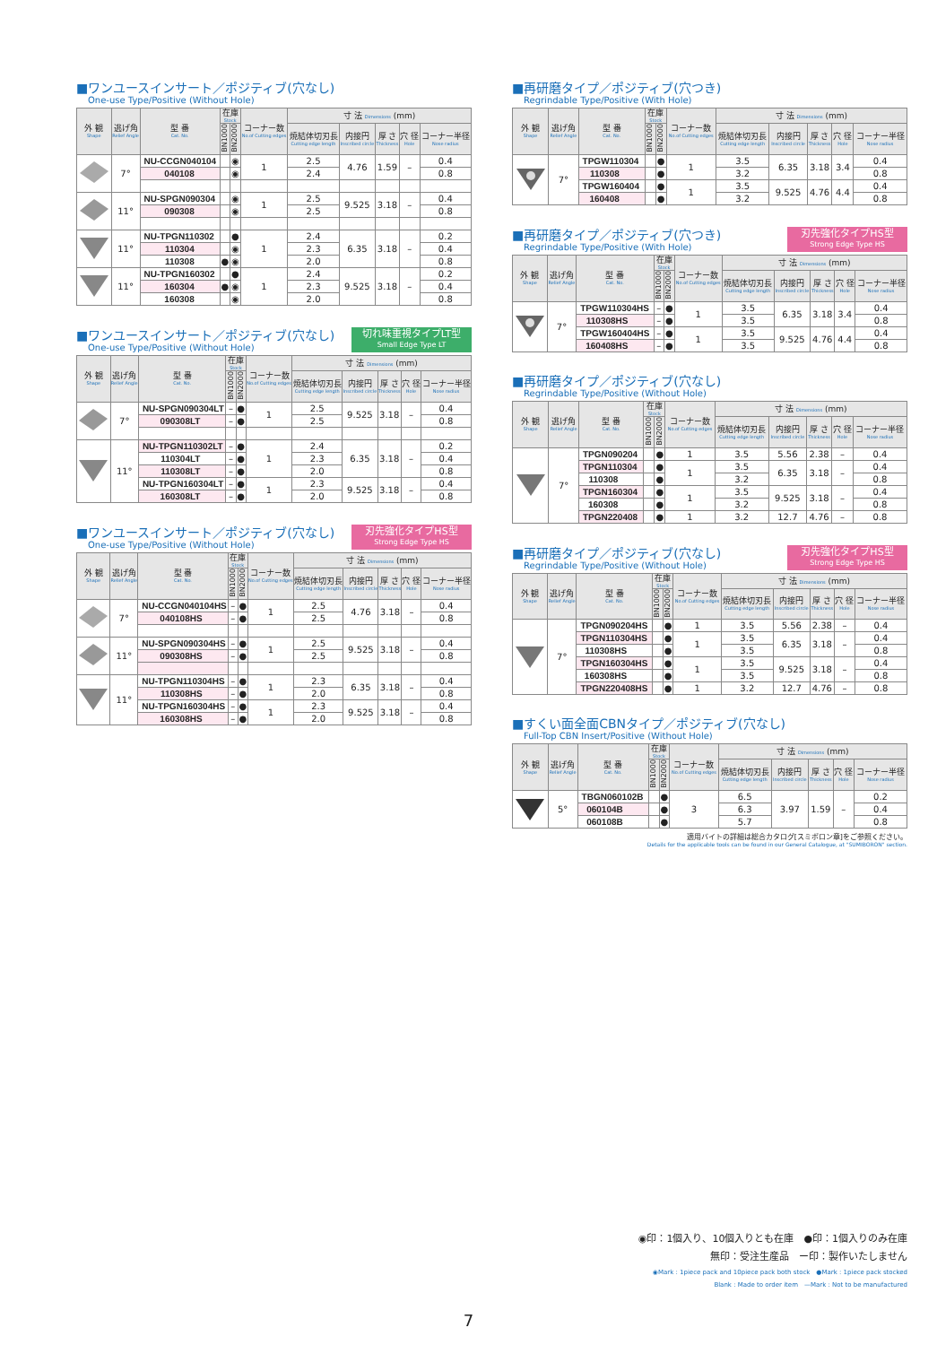■ワンユースインサート／ポジティブ(穴なし)
One-use Type/Positive (Without Hole)
| 外 観 Shape | 逃げ角 Relief Angle | 型 番 Cat. No. | 在庫 Stock | | コーナー数 No.of Cutting edges | 寸 法 Dimensions (mm) | | | | |
| --- | --- | --- | --- | --- | --- | --- | --- | --- | --- | --- |
| | | | BN1000 | BN2000 | | 焼結体切刃長 Cutting edge length | 内接円 Inscribed circle | 厚 さ Thickness | 穴 径 Hole | コーナー半径 Nose radius |
| | 7° | NU-CCGN040104 | | ◉ | 1 | 2.5 | 4.76 | 1.59 | – | 0.4 |
| | | 040108 | | ◉ | | 2.4 | | | | 0.8 |
| | 11° | NU-SPGN090304 | | ◉ | 1 | 2.5 | 9.525 | 3.18 | – | 0.4 |
| | | 090308 | | ◉ | | 2.5 | | | | 0.8 |
| | 11° | NU-TPGN110302 | | ● | 1 | 2.4 | 6.35 | 3.18 | – | 0.2 |
| | | 110304 | | ◉ | | 2.3 | | | | 0.4 |
| | | 110308 | ● | ◉ | | 2.0 | | | | 0.8 |
| | 11° | NU-TPGN160302 | | ● | 1 | 2.4 | 9.525 | 3.18 | – | 0.2 |
| | | 160304 | ● | ◉ | | 2.3 | | | | 0.4 |
| | | 160308 | | ◉ | | 2.0 | | | | 0.8 |
■ワンユースインサート／ポジティブ(穴なし)
One-use Type/Positive (Without Hole)
切れ味重視タイプLT型
Small Edge Type LT
| 外 観 Shape | 逃げ角 Relief Angle | 型 番 Cat. No. | 在庫 Stock | | コーナー数 No.of Cutting edges | 寸 法 Dimensions (mm) | | | | |
| --- | --- | --- | --- | --- | --- | --- | --- | --- | --- | --- |
| | | | BN1000 | BN2000 | | 焼結体切刃長 Cutting edge length | 内接円 Inscribed circle | 厚 さ Thickness | 穴 径 Hole | コーナー半径 Nose radius |
| | 7° | NU-SPGN090304LT | – | ● | 1 | 2.5 | 9.525 | 3.18 | – | 0.4 |
| | | 090308LT | – | ● | | 2.5 | | | | 0.8 |
| | 11° | NU-TPGN110302LT | – | ● | 1 | 2.4 | 6.35 | 3.18 | – | 0.2 |
| | | 110304LT | – | ● | | 2.3 | | | | 0.4 |
| | | 110308LT | – | ● | | 2.0 | | | | 0.8 |
| | | NU-TPGN160304LT | – | ● | 1 | 2.3 | 9.525 | 3.18 | – | 0.4 |
| | | 160308LT | – | ● | | 2.0 | | | | 0.8 |
■ワンユースインサート／ポジティブ(穴なし)
One-use Type/Positive (Without Hole)
刃先強化タイプHS型
Strong Edge Type HS
| 外 観 Shape | 逃げ角 Relief Angle | 型 番 Cat. No. | 在庫 Stock | | コーナー数 No.of Cutting edges | 寸 法 Dimensions (mm) | | | | |
| --- | --- | --- | --- | --- | --- | --- | --- | --- | --- | --- |
| | | | BN1000 | BN2000 | | 焼結体切刃長 Cutting edge length | 内接円 Inscribed circle | 厚 さ Thickness | 穴 径 Hole | コーナー半径 Nose radius |
| | 7° | NU-CCGN040104HS | – | ● | 1 | 2.5 | 4.76 | 3.18 | – | 0.4 |
| | | 040108HS | – | ● | | 2.5 | | | | 0.8 |
| | 11° | NU-SPGN090304HS | – | ● | 1 | 2.5 | 9.525 | 3.18 | – | 0.4 |
| | | 090308HS | – | ● | | 2.5 | | | | 0.8 |
| | 11° | NU-TPGN110304HS | – | ● | 1 | 2.3 | 6.35 | 3.18 | – | 0.4 |
| | | 110308HS | – | ● | | 2.0 | | | | 0.8 |
| | | NU-TPGN160304HS | – | ● | 1 | 2.3 | 9.525 | 3.18 | – | 0.4 |
| | | 160308HS | – | ● | | 2.0 | | | | 0.8 |
■再研磨タイプ／ポジティブ(穴つき)
Regrindable Type/Positive (With Hole)
| 外 観 Shape | 逃げ角 Relief Angle | 型 番 Cat. No. | 在庫 Stock | | コーナー数 No.of Cutting edges | 寸 法 Dimensions (mm) | | | | |
| --- | --- | --- | --- | --- | --- | --- | --- | --- | --- | --- |
| | | | BN1000 | BN2000 | | 焼結体切刃長 Cutting edge length | 内接円 Inscribed circle | 厚 さ Thickness | 穴 径 Hole | コーナー半径 Nose radius |
| | 7° | TPGW110304 | | ● | 1 | 3.5 | 6.35 | 3.18 | 3.4 | 0.4 |
| | | 110308 | | ● | | 3.2 | | | | 0.8 |
| | | TPGW160404 | | ● | 1 | 3.5 | 9.525 | 4.76 | 4.4 | 0.4 |
| | | 160408 | | ● | | 3.2 | | | | 0.8 |
■再研磨タイプ／ポジティブ(穴つき)
Regrindable Type/Positive (With Hole)
刃先強化タイプHS型
Strong Edge Type HS
| 外 観 Shape | 逃げ角 Relief Angle | 型 番 Cat. No. | 在庫 Stock | | コーナー数 No.of Cutting edges | 寸 法 Dimensions (mm) | | | | |
| --- | --- | --- | --- | --- | --- | --- | --- | --- | --- | --- |
| | | | BN1000 | BN2000 | | 焼結体切刃長 Cutting edge length | 内接円 Inscribed circle | 厚 さ Thickness | 穴 径 Hole | コーナー半径 Nose radius |
| | 7° | TPGW110304HS | – | ● | 1 | 3.5 | 6.35 | 3.18 | 3.4 | 0.4 |
| | | 110308HS | – | ● | | 3.5 | | | | 0.8 |
| | | TPGW160404HS | – | ● | 1 | 3.5 | 9.525 | 4.76 | 4.4 | 0.4 |
| | | 160408HS | – | ● | | 3.5 | | | | 0.8 |
■再研磨タイプ／ポジティブ(穴なし)
Regrindable Type/Positive (Without Hole)
| 外 観 Shape | 逃げ角 Relief Angle | 型 番 Cat. No. | 在庫 Stock | | コーナー数 No.of Cutting edges | 寸 法 Dimensions (mm) | | | | |
| --- | --- | --- | --- | --- | --- | --- | --- | --- | --- | --- |
| | | | BN1000 | BN2000 | | 焼結体切刃長 Cutting edge length | 内接円 Inscribed circle | 厚 さ Thickness | 穴 径 Hole | コーナー半径 Nose radius |
| | 7° | TPGN090204 | | ● | 1 | 3.5 | 5.56 | 2.38 | – | 0.4 |
| | | TPGN110304 | | ● | 1 | 3.5 | 6.35 | 3.18 | – | 0.4 |
| | | 110308 | | ● | | 3.2 | | | | 0.8 |
| | | TPGN160304 | | ● | 1 | 3.5 | 9.525 | 3.18 | – | 0.4 |
| | | 160308 | | ● | | 3.2 | | | | 0.8 |
| | | TPGN220408 | | ● | 1 | 3.2 | 12.7 | 4.76 | – | 0.8 |
■再研磨タイプ／ポジティブ(穴なし)
Regrindable Type/Positive (Without Hole)
刃先強化タイプHS型
Strong Edge Type HS
| 外 観 Shape | 逃げ角 Relief Angle | 型 番 Cat. No. | 在庫 Stock | | コーナー数 No.of Cutting edges | 寸 法 Dimensions (mm) | | | | |
| --- | --- | --- | --- | --- | --- | --- | --- | --- | --- | --- |
| | | | BN1000 | BN2000 | | 焼結体切刃長 Cutting edge length | 内接円 Inscribed circle | 厚 さ Thickness | 穴 径 Hole | コーナー半径 Nose radius |
| | 7° | TPGN090204HS | | ● | 1 | 3.5 | 5.56 | 2.38 | – | 0.4 |
| | | TPGN110304HS | | ● | 1 | 3.5 | 6.35 | 3.18 | – | 0.4 |
| | | 110308HS | | ● | | 3.5 | | | | 0.8 |
| | | TPGN160304HS | | ● | 1 | 3.5 | 9.525 | 3.18 | – | 0.4 |
| | | 160308HS | | ● | | 3.5 | | | | 0.8 |
| | | TPGN220408HS | | ● | 1 | 3.2 | 12.7 | 4.76 | – | 0.8 |
■すくい面全面CBNタイプ／ポジティブ(穴なし)
Full-Top CBN Insert/Positive (Without Hole)
| 外 観 Shape | 逃げ角 Relief Angle | 型 番 Cat. No. | 在庫 Stock | | コーナー数 No.of Cutting edges | 寸 法 Dimensions (mm) | | | | |
| --- | --- | --- | --- | --- | --- | --- | --- | --- | --- | --- |
| | | | BN1000 | BN2000 | | 焼結体切刃長 Cutting edge length | 内接円 Inscribed circle | 厚 さ Thickness | 穴 径 Hole | コーナー半径 Nose radius |
| | 5° | TBGN060102B | | ● | 3 | 6.5 | 3.97 | 1.59 | – | 0.2 |
| | | 060104B | | ● | | 6.3 | | | | 0.4 |
| | | 060108B | | ● | | 5.7 | | | | 0.8 |
適用バイトの詳細は総合カタログ[スミボロン章]をご参照ください。
Details for the applicable tools can be found in our General Catalogue, at "SUMIBORON" section.
◉印：1個入り、10個入りとも在庫　●印：1個入りのみ在庫
無印：受注生産品　ー印：製作いたしません
◉Mark : 1piece pack and 10piece pack both stock　●Mark : 1piece pack stocked
Blank : Made to order item　—Mark : Not to be manufactured
7